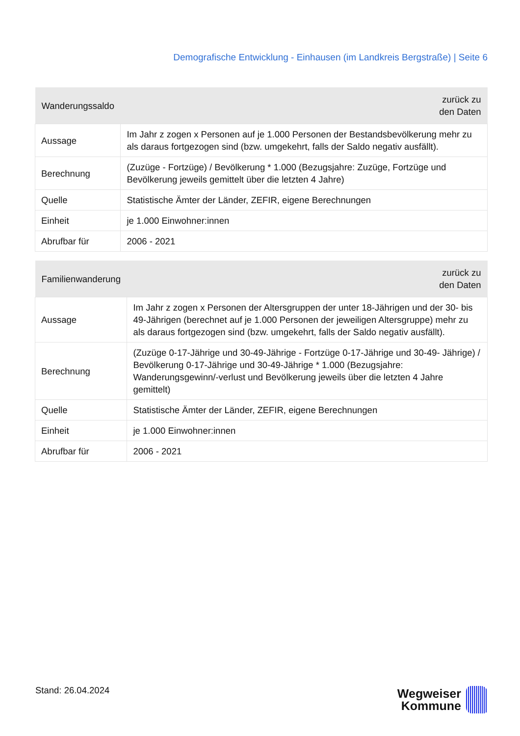Demografische Entwicklung - Einhausen (im Landkreis Bergstraße) | Seite 6
| Wanderungssaldo | zurück zu den Daten |
| --- | --- |
| Aussage | Im Jahr z zogen x Personen auf je 1.000 Personen der Bestandsbevölkerung mehr zu als daraus fortgezogen sind (bzw. umgekehrt, falls der Saldo negativ ausfällt). |
| Berechnung | (Zuzüge - Fortzüge) / Bevölkerung * 1.000 (Bezugsjahre: Zuzüge, Fortzüge und Bevölkerung jeweils gemittelt über die letzten 4 Jahre) |
| Quelle | Statistische Ämter der Länder, ZEFIR, eigene Berechnungen |
| Einheit | je 1.000 Einwohner:innen |
| Abrufbar für | 2006 - 2021 |
| Familienwanderung | zurück zu den Daten |
| --- | --- |
| Aussage | Im Jahr z zogen x Personen der Altersgruppen der unter 18-Jährigen und der 30- bis 49-Jährigen (berechnet auf je 1.000 Personen der jeweiligen Altersgruppe) mehr zu als daraus fortgezogen sind (bzw. umgekehrt, falls der Saldo negativ ausfällt). |
| Berechnung | (Zuzüge 0-17-Jährige und 30-49-Jährige - Fortzüge 0-17-Jährige und 30-49- Jährige) / Bevölkerung 0-17-Jährige und 30-49-Jährige * 1.000 (Bezugsjahre: Wanderungsgewinn/-verlust und Bevölkerung jeweils über die letzten 4 Jahre gemittelt) |
| Quelle | Statistische Ämter der Länder, ZEFIR, eigene Berechnungen |
| Einheit | je 1.000 Einwohner:innen |
| Abrufbar für | 2006 - 2021 |
Stand: 26.04.2024
Wegweiser
Kommune